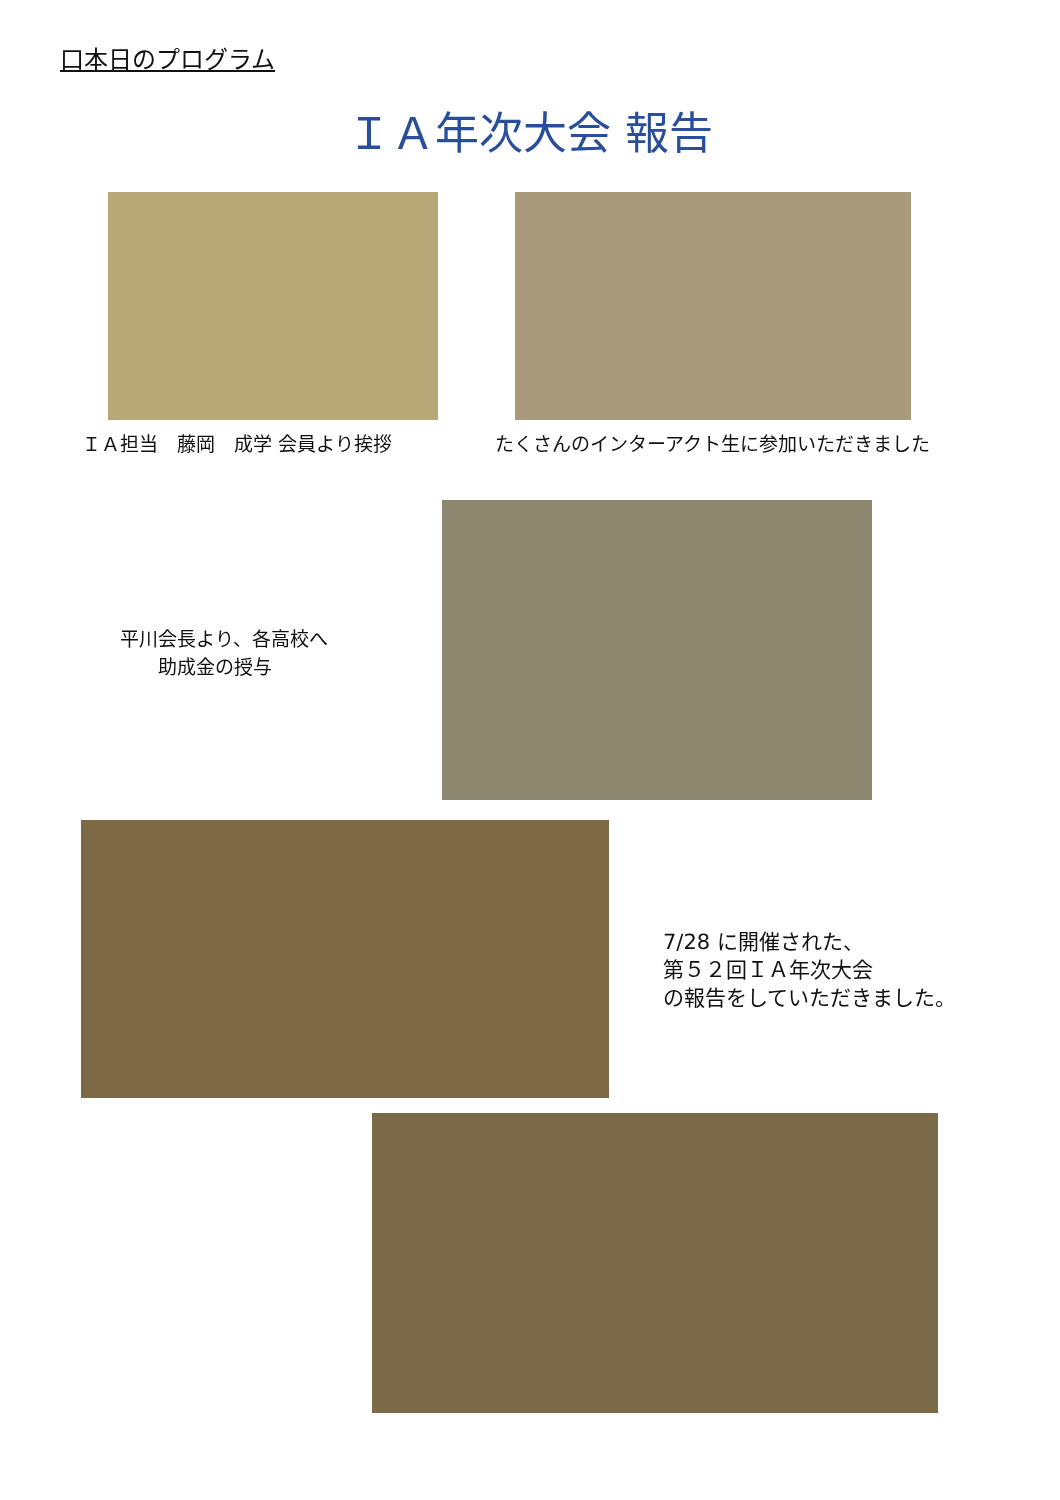口本日のプログラム
ＩＡ年次大会 報告
ＩＡ担当　藤岡　成学 会員より挨拶
たくさんのインターアクト生に参加いただきました
平川会長より、各高校へ
　　助成金の授与
7/28 に開催された、
第５２回ＩＡ年次大会
の報告をしていただきました。